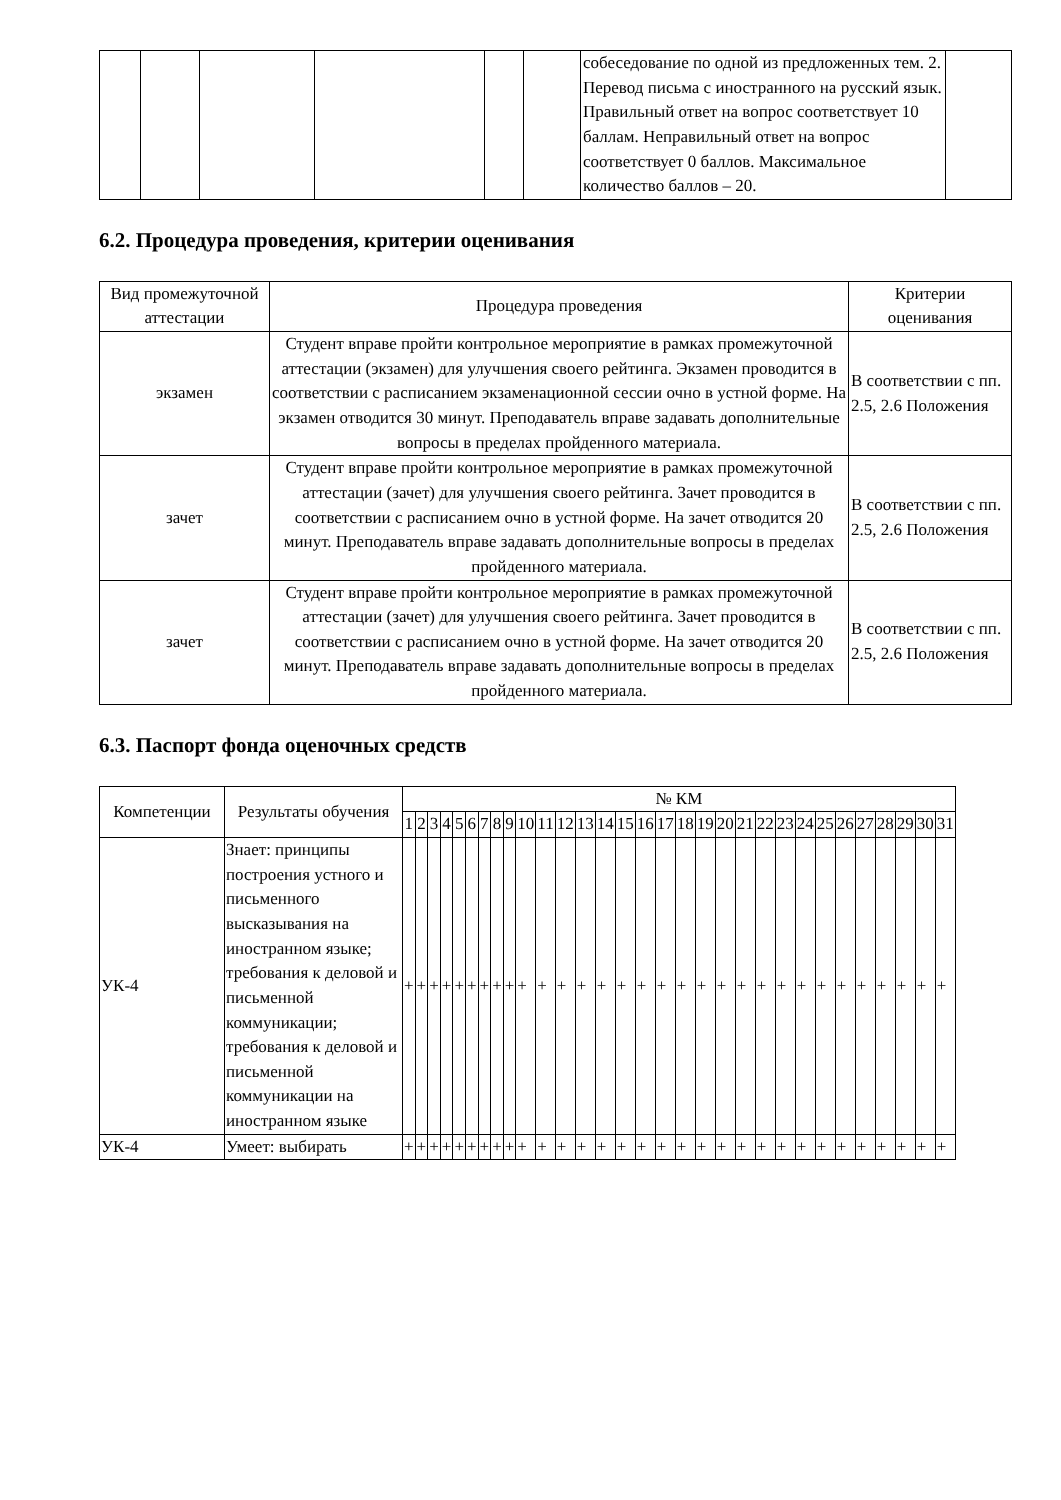| | | | | | | собеседование по одной из предложенных тем. 2. Перевод письма с иностранного на русский язык. Правильный ответ на вопрос соответствует 10 баллам. Неправильный ответ на вопрос соответствует 0 баллов. Максимальное количество баллов – 20. | |
6.2. Процедура проведения, критерии оценивания
| Вид промежуточной аттестации | Процедура проведения | Критерии оценивания |
| --- | --- | --- |
| экзамен | Студент вправе пройти контрольное мероприятие в рамках промежуточной аттестации (экзамен) для улучшения своего рейтинга. Экзамен проводится в соответствии с расписанием экзаменационной сессии очно в устной форме. На экзамен отводится 30 минут. Преподаватель вправе задавать дополнительные вопросы в пределах пройденного материала. | В соответствии с пп. 2.5, 2.6 Положения |
| зачет | Студент вправе пройти контрольное мероприятие в рамках промежуточной аттестации (зачет) для улучшения своего рейтинга. Зачет проводится в соответствии с расписанием очно в устной форме. На зачет отводится 20 минут. Преподаватель вправе задавать дополнительные вопросы в пределах пройденного материала. | В соответствии с пп. 2.5, 2.6 Положения |
| зачет | Студент вправе пройти контрольное мероприятие в рамках промежуточной аттестации (зачет) для улучшения своего рейтинга. Зачет проводится в соответствии с расписанием очно в устной форме. На зачет отводится 20 минут. Преподаватель вправе задавать дополнительные вопросы в пределах пройденного материала. | В соответствии с пп. 2.5, 2.6 Положения |
6.3. Паспорт фонда оценочных средств
| Компетенции | Результаты обучения | № КМ | | | | | | | | | | | | | | | | | | | | | | | | | | | | | | |
| --- | --- | --- | --- | --- | --- | --- | --- | --- | --- | --- | --- | --- | --- | --- | --- | --- | --- | --- | --- | --- | --- | --- | --- | --- | --- | --- | --- | --- | --- | --- | --- | --- |
| | | 1 | 2 | 3 | 4 | 5 | 6 | 7 | 8 | 9 | 10 | 11 | 12 | 13 | 14 | 15 | 16 | 17 | 18 | 19 | 20 | 21 | 22 | 23 | 24 | 25 | 26 | 27 | 28 | 29 | 30 | 31 |
| УК-4 | Знает: принципы построения устного и письменного высказывания на иностранном языке; требования к деловой и письменной коммуникации; требования к деловой и письменной коммуникации на иностранном языке | + | + | + | + | + | + | + | + | + | + | + | + | + | + | + | + | + | + | + | + | + | + | + | + | + | + | + | + | + | + | + |
| УК-4 | Умеет: выбирать | + | + | + | + | + | + | + | + | + | + | + | + | + | + | + | + | + | + | + | + | + | + | + | + | + | + | + | + | + | + | + |